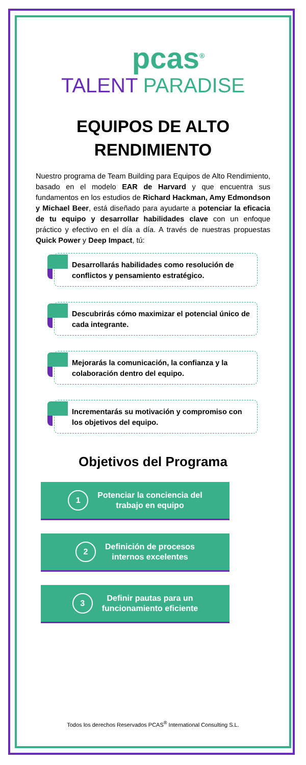pcas<sup>®</sup>
TALENT PARADISE
EQUIPOS DE ALTO RENDIMIENTO
Nuestro programa de Team Building para Equipos de Alto Rendimiento, basado en el modelo EAR de Harvard y que encuentra sus fundamentos en los estudios de Richard Hackman, Amy Edmondson y Michael Beer, está diseñado para ayudarte a potenciar la eficacia de tu equipo y desarrollar habilidades clave con un enfoque práctico y efectivo en el día a día. A través de nuestras propuestas Quick Power y Deep Impact, tú:
Desarrollarás habilidades como resolución de conflictos y pensamiento estratégico.
Descubrirás cómo maximizar el potencial único de cada integrante.
Mejorarás la comunicación, la confianza y la colaboración dentro del equipo.
Incrementarás su motivación y compromiso con los objetivos del equipo.
Objetivos del Programa
1
Potenciar la conciencia del
trabajo en equipo
2
Definición de procesos
internos excelentes
3
Definir pautas para un
funcionamiento eficiente
Todos los derechos Reservados PCAS<sup>®</sup> International Consulting S.L.